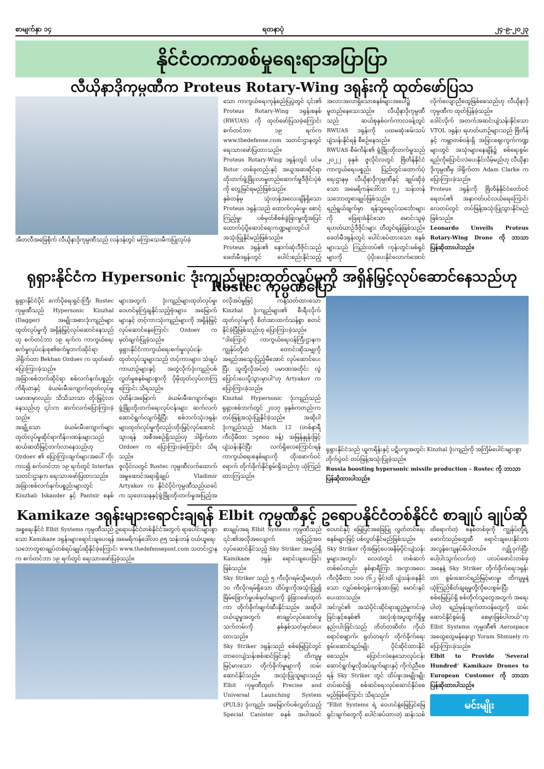စာမျက်နှာ ၁၄ ရတနာပုံ ၂၄-၉-၂၀၂၃
နိုင်ငံတကာစစ်မှုရေးရာအပြာပြာ
လီယိုနာဒိုကုမ္ပဏီက Proteus Rotary-Wing ဒရုန်းကို ထုတ်ဖော်ပြသ
အီတလီအခြေစိုက် လီယိုနာဒိုကုမ္ပဏီသည် လန်ဒန်တွင် မကြာသေးမီကပြုလုပ်ခဲ့
သော ကာကွယ်ရေးကုန်စည်ပြပွဲတွင် ၎င်း၏ Proteus Rotary-Wing ဒရုန်းစနစ် (RWUAS) ကို ထုတ်ဖော်ပြသခဲ့ကြောင်း စက်တင်ဘာ ၁၉ ရက်က www.thedefense.com သတင်းဌာနတွင် ရေးသားဖော်ပြထားသည်။
Proteus Rotary-Wing ဒရုန်းတွင် ပင်မ Rotor တစ်ခုတည်းနှင့် အယူအဆဆိုင်ရာ တိုးတက်ဖွံ့ဖြိုးလာမှုတည်ဆောက်မှုဒီဇိုင်းပုံစံကို တွေ့မြင်ရမည်ဖြစ်သည်။
နှစ်တန်မှ သုံးတန်အလေးချိန်ရှိသော Proteus ဒရုန်းသည် ထောက်လှမ်းမှု၊ စောင့်ကြည့်မှု၊ ပစ်မှတ်စိစစ်ခွဲခြားမှုတို့အပြင် ထောက်ပံ့ပို့ဆောင်ရေးကဏ္ဍများတွင်ပါ အသုံးပြုနိုင်မည်ဖြစ်သည်။
Proteus ဒရုန်း၏ နောက်ဆုံးဒီဇိုင်းသည် ခေတ်မီဒရုန်းတွင် ပေါင်းစည်းနိုင်သည့် အလားအလာရှိသောစနစ်များအပေါ်၌ မူတည်နေသေးသည်။ လီယိုနာဒိုကုမ္ပဏီသည် ဆယ်စုနှစ်ဝက်ကာလခန့်တွင် RWUAS ဒရုန်းကို ပထမဆုံးစမ်းသပ်ပျံသန်းနိုင်ရန် စီစဉ်နေသည်။
RWUAS စီမံကိန်း၏ ဖွံ့ဖြိုးတိုးတက်မှုသည် ၂၀၂၂ ခုနှစ် ဇူလိုင်လတွင် ဗြိတိန်နိုင်ငံ ကာကွယ်ရေးပစ္စည်း ပြည်တွင်းထောက်ပံ့ရေးဌာနမှ လီယိုနာဒိုကုမ္ပဏီနှင့် ချုပ်ဆိုခဲ့သော အမေရိကန်ဒေါ်လာ ၇၂ သန်းတန် သဘောတူစာချုပ်ဖြစ်သည်။
ရည်ရွယ်ချက်မှာ ရန်သူရေငုပ်သင်္ဘောများကို ခြေရာခံနိုင်သော မောင်းသူမဲ့ရဟတ်ယာဉ်ဒီဇိုင်းများ တီထွင်ရန်ဖြစ်သည်။ ခေတ်မီဒရုန်းတွင် ပေါင်းစပ်ထားသော စနစ်များသည် ကြည်းတပ်၏ ကုန်းတွင်းမစ်ရှင်များကို ပံ့ပိုးပေးနိုင်လောက်အောင် လိုက်လျောညီထွေဖြစ်စေသည်ဟု လီယိုနာဒိုကုမ္ပဏီက ထုတ်ပြန်ခဲ့သည်။
ဒေါင်လိုက် အတက်အဆင်းပျံသန်းနိုင်သော VTOL ဒရုန်း၊ ရဟတ်ယာဉ်များသည် ဗြိတိန်နှင့် ကမ္ဘာတစ်ဝန်းရှိ အခြားဈေးကွက်ကဏ္ဍများတွင် အသုံးများနေချိန်၌ စစ်ရေးစွမ်းရည်ကိုပြောင်းလဲပေးနိုင်လိမ့်မည်ဟု လီယိုနာဒိုကုမ္ပဏီမှ ဒါရိုက်တာ Adam Clarke က ပြောကြားခဲ့သည်။
Proteus ဒရုန်းကို ဗြိတိန်နိုင်ငံတော်ဝင်ရေတပ်၏ အနာဂတ်ပင်လယ်ရေကြောင်းလေတပ်တွင် တပ်ဖြန့်အသုံးပြုသွားနိုင်မည်ဖြစ်သည်။
Leonardo Unveils Proteus Rotary-Wing Drone ကို ဘာသာပြန်ဆိုထားပါသည်။
ရုရှားနိုင်ငံက Hypersonic ဒုံးကျည်များထုတ်လုပ်မှုကို အရှိန်မြှင့်လုပ်ဆောင်နေသည်ဟု Rostec ကုမ္ပဏီပြော
ရုရှားနိုင်ငံပိုင် ကော်ပိုရေးရှင်းကြီး Rostec ကုမ္ပဏီသည် Hypersonic Kinzhal (Dagger) အမျိုးအစားဒုံးကျည်များထုတ်လုပ်မှုကို အရှိန်မြှင့်လုပ်ဆောင်နေသည်ဟု စက်တင်ဘာ ၁၉ ရက်က ကာကွယ်ရေးစက်မှုလုပ်ငန်းစု၏စက်မှုဘက်ဆိုင်ရာ ဒါရိုက်တာ Bekhan Ozdoev က ထုတ်ဖော်ပြောကြားခဲ့သည်။
အခြားစစ်ဘက်ဆိုင်ရာ စစ်လက်နက်ပစ္စည်းကိရိယာနှင့် ခဲယမ်းမီးကျောက်ထုတ်လုပ်မှုပမာဏမှာလည်း သိသိသာသာ တိုးမြှင့်လာနေသည်ဟု ၎င်းက ဆက်လက်ပြောကြားခဲ့သည်။
အချို့သော ခဲယမ်းမီးကျောက်များထုတ်လုပ်မှုဆိုင်ရာကိန်းဂဏန်းများသည် ဆယ်ဆထိမြင့်တက်လာနေသည်ဟု Ozdoev ၏ ပြောကြားချက်များအပေါ် ကိုးကား၍ စက်တင်ဘာ ၁၉ ရက်တွင် Interfax သတင်းဌာနက ရေးသားဖော်ပြထားသည်။
အခြားစစ်လက်နက်ပစ္စည်းများတွင် Kinzhal၊ Iskander နှင့် Pantsir စနစ်များအတွက် ဒုံးကျည်များထုတ်လုပ်မှု၊ ဝေဟင်မှကြဲချနိုင်သည့်ဗုံးများ၊ အမြောက်များနှင့် တင့်ကားသုံးကျည်များကို အရှိန်မြှင့်လုပ်ဆောင်နေကြောင်း Ozdoev က မှတ်ချက်ပြုခဲ့သည်။
ရုရှားနိုင်ငံကာကွယ်ရေးစက်မှုလုပ်ငန်းထုတ်လုပ်သူများသည် တင့်ကားများ၊ သံချပ်ကာယာဉ်များနှင့် အတွဲလိုက်ဒုံးကျည်ပစ်လွှတ်မှုစနစ်များစွာကို ပိုမိုထုတ်လုပ်လာကြကြောင်း သိရသည်။
ပဲ့ထိန်းအမြောက် ခဲယမ်းမီးကျောက်များ ဖွံ့ဖြိုးတိုးတက်ရေးလုပ်ငန်းများ ဆက်လက်ဆောင်ရွက်လျက်ရှိပြီး စစ်ဘက်သုံးဒရုန်းများထုတ်လုပ်မှုကိုလည်းတိုးမြှင့်လုပ်ဆောင်သွားရန် အစီအစဉ်ရှိသည်ဟု ဒါရိုက်တာ Ozdoev က ပြောကြားခဲ့ကြောင်း သိရသည်။
ဇူလိုင်လတွင် Rostec ကုမ္ပဏီလက်ထောက် အမှုဆောင်အရာရှိချုပ် Vladimir Artyakov က နိုင်ငံပိုင်ကုမ္ပဏီသည်ယခင်က သုတေသနနှင့်ဖွံ့ဖြိုးတိုးတက်မှုအပြည့်အဝလိုအပ်မှုဖြင့် ကန့်သတ်ထားသော Kinzhal ဒုံးကျည်များ၏ စီးရီးလိုက်ထုတ်လုပ်မှုကို စိတ်အားထက်သန်စွာ စတင်နိုင်ခဲ့ပြီဖြစ်သည်ဟု ပြောကြားခဲ့သည်။
"ဒါကြောင့် ကာကွယ်ရေးဝန်ကြီးဌာနက ကျွန်ုပ်တို့ထံ တောင်းဆိုသမျှကို အရည်အသွေးပြည့်မီအောင် လုပ်ဆောင်ပေးပြီး သူတို့လိုအပ်တဲ့ ပမာဏအတိုင်း လွဲပြောင်းပေးပို့သွားမှာပါ"ဟု Artyakov က ပြောကြားခဲ့သည်။
Kinzhal Hypersonic ဒုံးကျည်သည် ရုရှားစစ်ဘက်တွင် ၂၀၁၇ ခုနှစ်ကတည်းက တပ်ဖြန့်အသုံးပြုနိုင်ခဲ့သည်။ အဆိုပါဒုံးကျည်သည် Mach 12 (တစ်နာရီကီလိုမီတာ ၁၄၈၀၀ ခန့်) အမြန်နှုန်းဖြင့် ပျံသန်းနိုင်ပြီး လက်ရှိလေကြောင်းရန်ကာကွယ်ရေးစနစ်များကို ထိုးဖောက်ဝင်ရောက် တိုက်ခိုက်နိုင်စွမ်းရှိသည်ဟု ယုံကြည်ထားကြသည်။
ရုရှားနိုင်ငံသည် ယူကရိန်းနှင့် ပဋိပက္ခအတွင်း Kinzhal ဒုံးကျည်ကို အကြိမ်ပေါင်းများစွာတိုက်ပွဲဝင် တပ်ဖြန့်အသုံးပြုခဲ့သည်။
Russia boosting hypersonic missile production – Rostec ကို ဘာသာပြန်ဆိုထားပါသည်။
Kamikaze ဒရုန်းများရောင်းချရန် Elbit ကုမ္ပဏီနှင့် ဥရောပနိုင်ငံတစ်နိုင်ငံ စာချုပ် ချုပ်ဆို
အစ္စရေးနိုင်ငံ Elbit Systems ကုမ္ပဏီသည် ဥရောပနိုင်ငံတစ်နိုင်ငံအတွက် ရာပေါင်းများစွာသော Kamikaze ဒရုန်းများရောင်းချပေးရန် အမေရိကန်ဒေါ်လာ ၉၅ သန်းတန် ဝယ်ယူရေးသဘောတူစာချုပ်တစ်ရပ်ချုပ်ဆိုနိုင်ခဲ့ကြောင်း www.thedefensepost.com သတင်းဌာနက စက်တင်ဘာ ၁၉ ရက်တွင် ရေးသားဖော်ပြခဲ့သည်။
စာချုပ်အရ Elbit Systems ကုမ္ပဏီသည် ၎င်း၏အလိုအလျောက် အပြည့်အဝလုပ်ဆောင်နိုင်သည့် Sky Striker အမည်ရှိ Kamikaze ဒရုန်း ရောင်းချပေးခြင်းဖြစ်သည်။
Sky Striker သည် ၅ ကီလိုဂရမ်သို့မဟုတ် ၁၀ ကီလိုဂရမ်ရှိသော ထိပ်ဖူးကိုအသုံးပြု၍ မြိမ်ခြောက်မှုပစ်မှတ်များကို ခွဲခြားဖော်ထုတ်ကာ တိုက်ခိုက်ဖျက်ဆီးနိုင်သည်။ အဆိုပါဝယ်ယူမှုအတွက် စာချုပ်လုပ်ဆောင်မှုသက်တမ်းကို နှစ်နှစ်သတ်မှတ်ပေးထားသည်။
Sky Striker ဒရုန်းသည် စစ်မြေပြင်တွင် တာဝေးပျံသန်းစစ်ဆင်ခြင်းနှင့် တိကျမှုမြင့်မားသော တိုက်ခိုက်မှုများကို ထမ်းဆောင်နိုင်သည်။ အသုံးပြုသူများသည် Elbit ကုမ္ပဏီထုတ် Precise and Universal Launching System (PULS) ဒုံးကျည်၊ အမြောက်ပစ်လွှတ်သည့် Special Canister စနစ် အပါအဝင် ဝေဟင်နှင့် မြေပြင်အခြေပြု လွှတ်တင်ရေးစနစ်များဖြင့် ပစ်လွှတ်နိုင်မည်ဖြစ်သည်။
Sky Striker ကိုအမြင့်ပေအနိမ့်ပိုင်းပျံသန်းမှုများအတွင်း လေထဲတွင် တစ်ဆက်တစ်စပ်တည်း နှစ်နာရီကြာ အကွာအဝေးကီလိုမီတာ ၁၀၀ (၆၂ မိုင်)ထိ ပျံသန်းနေနိုင်သော လျှပ်စစ်တွန်းကန်အားဖြင့် မောင်းနှင်ပေးထားသည်။
အင်ဂျင်၏ အသံပိုင်းဆိုင်ရာဆူညံမှုကင်းမဲ့ခြင်းနှင့်စနစ်၏ အလုံးစုံအပူထွက်ရှိမှုနည်းပါးခြင်းသည် တိတ်တဆိတ်၊ ကိုယ်ရောင်ဖျောက်၊ ရုတ်တရက် တိုက်ခိုက်ရေးစွမ်းဆောင်ရည်မျိုး ပိုင်ဆိုင်ထားနိုင်စေသည်။ ပြောင်းလဲနေသောလုပ်ငန်းဆောင်ရွက်မှုလိုအပ်ချက်များနှင့် ကိုက်ညီစေရန် Sky Striker တွင် ထိပ်ဖူးအမျိုးမျိုးတပ်ဆင်၍ စစ်ဆင်ရေးလုပ်ဆောင်နိုင်စေမည်ဖြစ်ကြောင်း သိရသည်။
"Elbit Systems ရဲ့ ဝေဟင်နဲ့မြေပြင်မြေရှင်းချက်တွေကို ပေါင်းစပ်ထားတဲ့ ဆန်းသစ်ထိရောက်တဲ့ စနစ်တစ်ခုကို ကျွန်ုပ်တို့ရဲ့ဖောက်သည်တွေဆီ ရောင်းချပေးနိုင်တာ အလွန်ကျေနပ်မိပါတယ်။ လျှို့ဝှက်ပြီး ပေါ့ပါးသွက်လက်တဲ့ ပလပ်ဖောင်းတစ်ခုအနေနဲ့ Sky Striker တိုက်ခိုက်ရေးဒရုန်းဟာ စွမ်းဆောင်ရည်မြင့်မားမှု၊ တိကျမှုနဲ့ ယုံကြည်စိတ်ချရမှုတို့ကိုပေးစွမ်းပြီး စစ်မြေပြင်ရှိ စစ်တိုက်သူတွေအတွက် အရေးပါတဲ့ ရည်မှန်းချက်တာဝန်တွေကို ထမ်းဆောင်နိုင်စွမ်းရှိ စေမှာဖြစ်ပါတယ်"ဟု Elbit Systems ကုမ္ပဏီ၏ Aerospace အထွေထွေမန်နေဂျာ Yoram Shmuely က ပြောကြားခဲ့သည်။
Elbit to Provide 'Several Hundred' Kamikaze Drones to European Customer ကို ဘာသာပြန်ဆိုထားပါသည်။
မင်းမျိုး